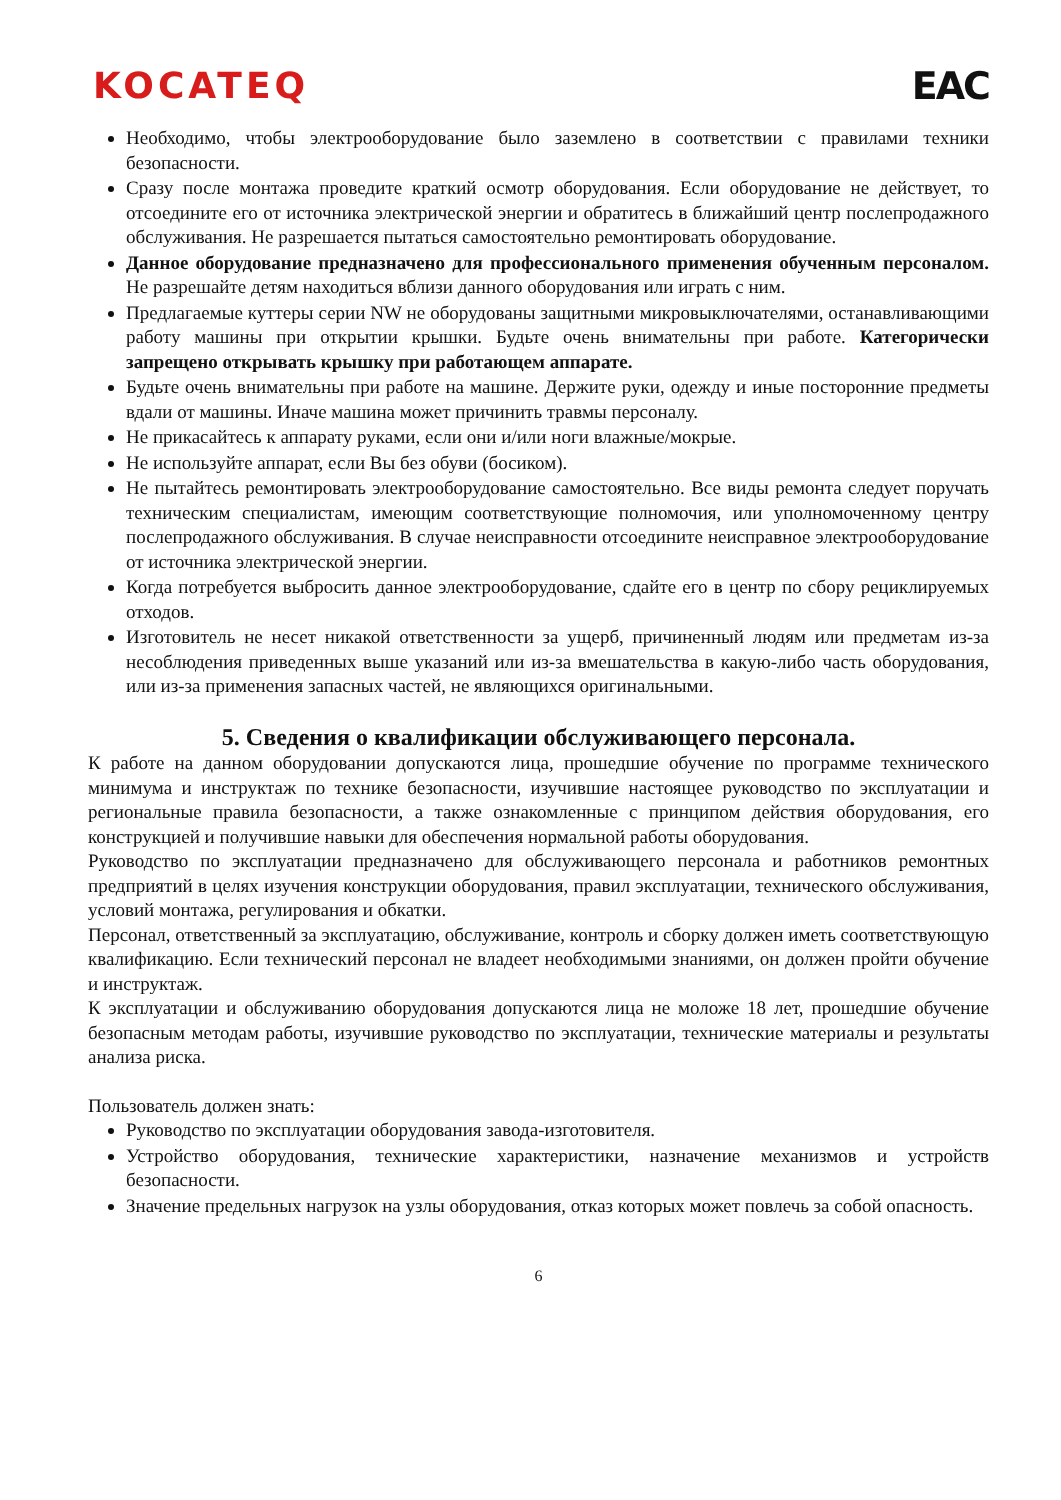KOCATEQ EAC
Необходимо, чтобы электрооборудование было заземлено в соответствии с правилами техники безопасности.
Сразу после монтажа проведите краткий осмотр оборудования. Если оборудование не действует, то отсоедините его от источника электрической энергии и обратитесь в ближайший центр послепродажного обслуживания. Не разрешается пытаться самостоятельно ремонтировать оборудование.
Данное оборудование предназначено для профессионального применения обученным персоналом. Не разрешайте детям находиться вблизи данного оборудования или играть с ним.
Предлагаемые куттеры серии NW не оборудованы защитными микровыключателями, останавливающими работу машины при открытии крышки. Будьте очень внимательны при работе. Категорически запрещено открывать крышку при работающем аппарате.
Будьте очень внимательны при работе на машине. Держите руки, одежду и иные посторонние предметы вдали от машины. Иначе машина может причинить травмы персоналу.
Не прикасайтесь к аппарату руками, если они и/или ноги влажные/мокрые.
Не используйте аппарат, если Вы без обуви (босиком).
Не пытайтесь ремонтировать электрооборудование самостоятельно. Все виды ремонта следует поручать техническим специалистам, имеющим соответствующие полномочия, или уполномоченному центру послепродажного обслуживания. В случае неисправности отсоедините неисправное электрооборудование от источника электрической энергии.
Когда потребуется выбросить данное электрооборудование, сдайте его в центр по сбору рециклируемых отходов.
Изготовитель не несет никакой ответственности за ущерб, причиненный людям или предметам из-за несоблюдения приведенных выше указаний или из-за вмешательства в какую-либо часть оборудования, или из-за применения запасных частей, не являющихся оригинальными.
5. Сведения о квалификации обслуживающего персонала.
К работе на данном оборудовании допускаются лица, прошедшие обучение по программе технического минимума и инструктаж по технике безопасности, изучившие настоящее руководство по эксплуатации и региональные правила безопасности, а также ознакомленные с принципом действия оборудования, его конструкцией и получившие навыки для обеспечения нормальной работы оборудования.
Руководство по эксплуатации предназначено для обслуживающего персонала и работников ремонтных предприятий в целях изучения конструкции оборудования, правил эксплуатации, технического обслуживания, условий монтажа, регулирования и обкатки.
Персонал, ответственный за эксплуатацию, обслуживание, контроль и сборку должен иметь соответствующую квалификацию. Если технический персонал не владеет необходимыми знаниями, он должен пройти обучение и инструктаж.
К эксплуатации и обслуживанию оборудования допускаются лица не моложе 18 лет, прошедшие обучение безопасным методам работы, изучившие руководство по эксплуатации, технические материалы и результаты анализа риска.
Пользователь должен знать:
Руководство по эксплуатации оборудования завода-изготовителя.
Устройство оборудования, технические характеристики, назначение механизмов и устройств безопасности.
Значение предельных нагрузок на узлы оборудования, отказ которых может повлечь за собой опасность.
6